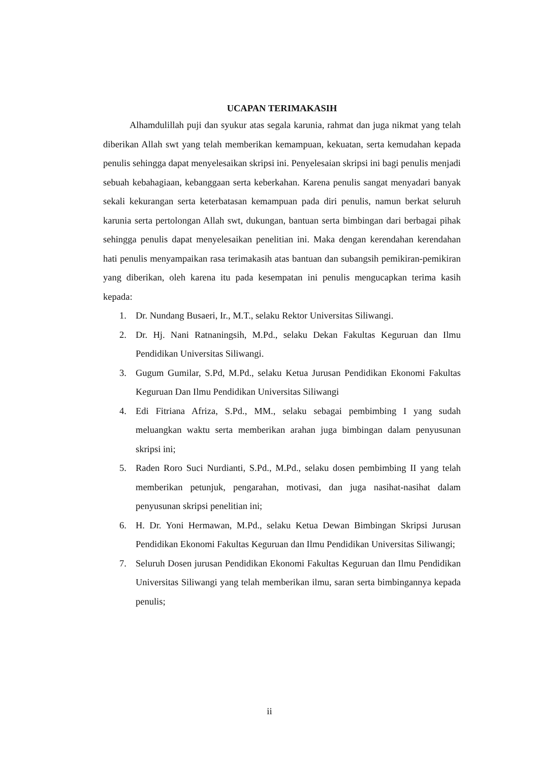UCAPAN TERIMAKASIH
Alhamdulillah puji dan syukur atas segala karunia, rahmat dan juga nikmat yang telah diberikan Allah swt yang telah memberikan kemampuan, kekuatan, serta kemudahan kepada penulis sehingga dapat menyelesaikan skripsi ini. Penyelesaian skripsi ini bagi penulis menjadi sebuah kebahagiaan, kebanggaan serta keberkahan. Karena penulis sangat menyadari banyak sekali kekurangan serta keterbatasan kemampuan pada diri penulis, namun berkat seluruh karunia serta pertolongan Allah swt, dukungan, bantuan serta bimbingan dari berbagai pihak sehingga penulis dapat menyelesaikan penelitian ini. Maka dengan kerendahan kerendahan hati penulis menyampaikan rasa terimakasih atas bantuan dan subangsih pemikiran-pemikiran yang diberikan, oleh karena itu pada kesempatan ini penulis mengucapkan terima kasih kepada:
1. Dr. Nundang Busaeri, Ir., M.T., selaku Rektor Universitas Siliwangi.
2. Dr. Hj. Nani Ratnaningsih, M.Pd., selaku Dekan Fakultas Keguruan dan Ilmu Pendidikan Universitas Siliwangi.
3. Gugum Gumilar, S.Pd, M.Pd., selaku Ketua Jurusan Pendidikan Ekonomi Fakultas Keguruan Dan Ilmu Pendidikan Universitas Siliwangi
4. Edi Fitriana Afriza, S.Pd., MM., selaku sebagai pembimbing I yang sudah meluangkan waktu serta memberikan arahan juga bimbingan dalam penyusunan skripsi ini;
5. Raden Roro Suci Nurdianti, S.Pd., M.Pd., selaku dosen pembimbing II yang telah memberikan petunjuk, pengarahan, motivasi, dan juga nasihat-nasihat dalam penyusunan skripsi penelitian ini;
6. H. Dr. Yoni Hermawan, M.Pd., selaku Ketua Dewan Bimbingan Skripsi Jurusan Pendidikan Ekonomi Fakultas Keguruan dan Ilmu Pendidikan Universitas Siliwangi;
7. Seluruh Dosen jurusan Pendidikan Ekonomi Fakultas Keguruan dan Ilmu Pendidikan Universitas Siliwangi yang telah memberikan ilmu, saran serta bimbingannya kepada penulis;
ii